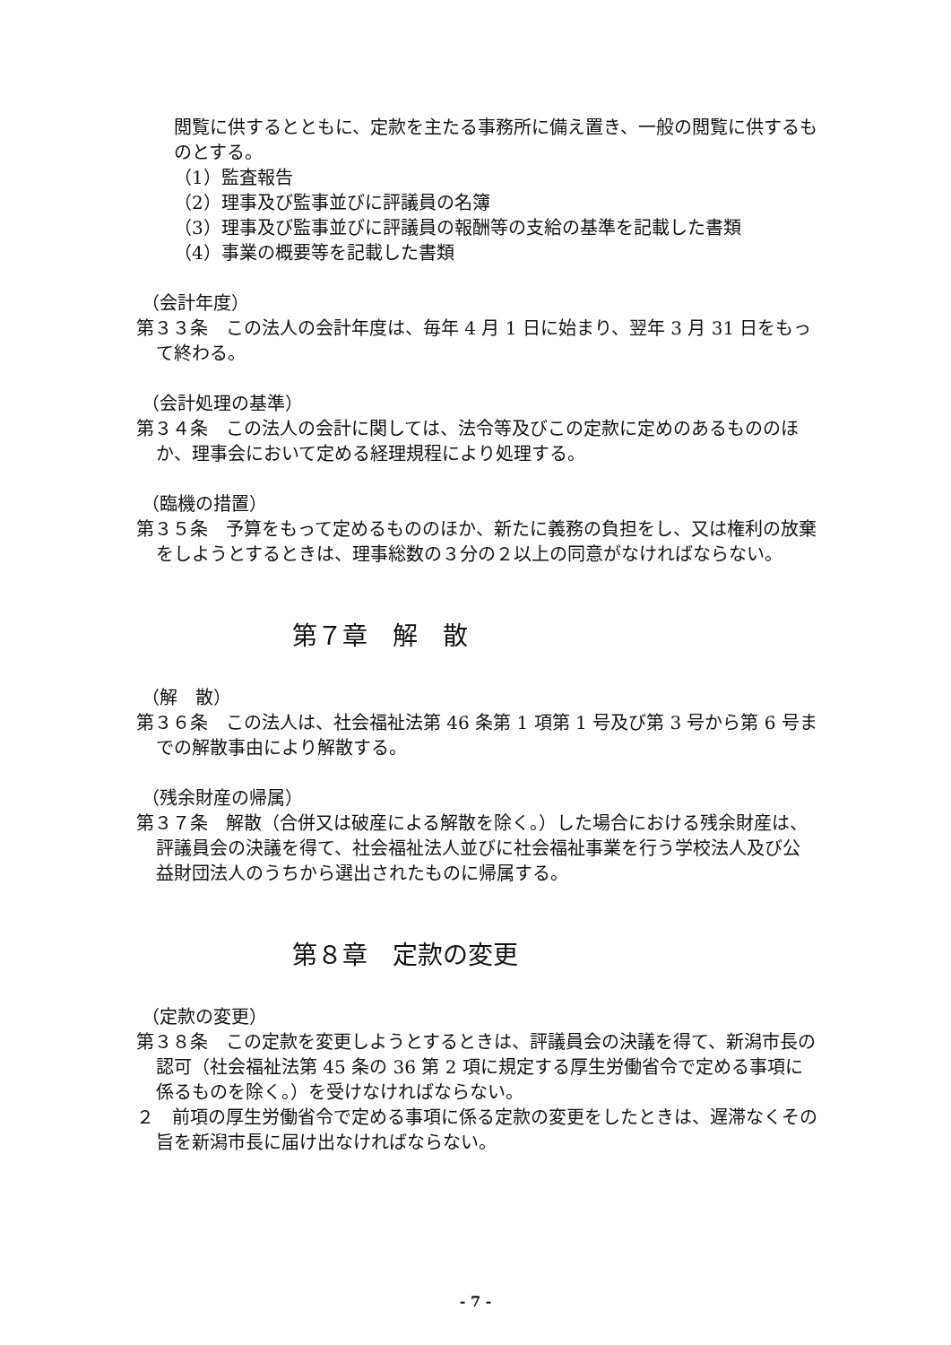閲覧に供するとともに、定款を主たる事務所に備え置き、一般の閲覧に供するものとする。
（1）監査報告
（2）理事及び監事並びに評議員の名簿
（3）理事及び監事並びに評議員の報酬等の支給の基準を記載した書類
（4）事業の概要等を記載した書類
（会計年度）
第３３条　この法人の会計年度は、毎年 4 月 1 日に始まり、翌年 3 月 31 日をもって終わる。
（会計処理の基準）
第３４条　この法人の会計に関しては、法令等及びこの定款に定めのあるもののほか、理事会において定める経理規程により処理する。
（臨機の措置）
第３５条　予算をもって定めるもののほか、新たに義務の負担をし、又は権利の放棄をしようとするときは、理事総数の３分の２以上の同意がなければならない。
第７章　解　散
（解　散）
第３６条　この法人は、社会福祉法第 46 条第 1 項第 1 号及び第 3 号から第 6 号までの解散事由により解散する。
（残余財産の帰属）
第３７条　解散（合併又は破産による解散を除く。）した場合における残余財産は、評議員会の決議を得て、社会福祉法人並びに社会福祉事業を行う学校法人及び公益財団法人のうちから選出されたものに帰属する。
第８章　定款の変更
（定款の変更）
第３８条　この定款を変更しようとするときは、評議員会の決議を得て、新潟市長の認可（社会福祉法第 45 条の 36 第 2 項に規定する厚生労働省令で定める事項に係るものを除く。）を受けなければならない。
２　前項の厚生労働省令で定める事項に係る定款の変更をしたときは、遅滞なくその旨を新潟市長に届け出なければならない。
- 7 -